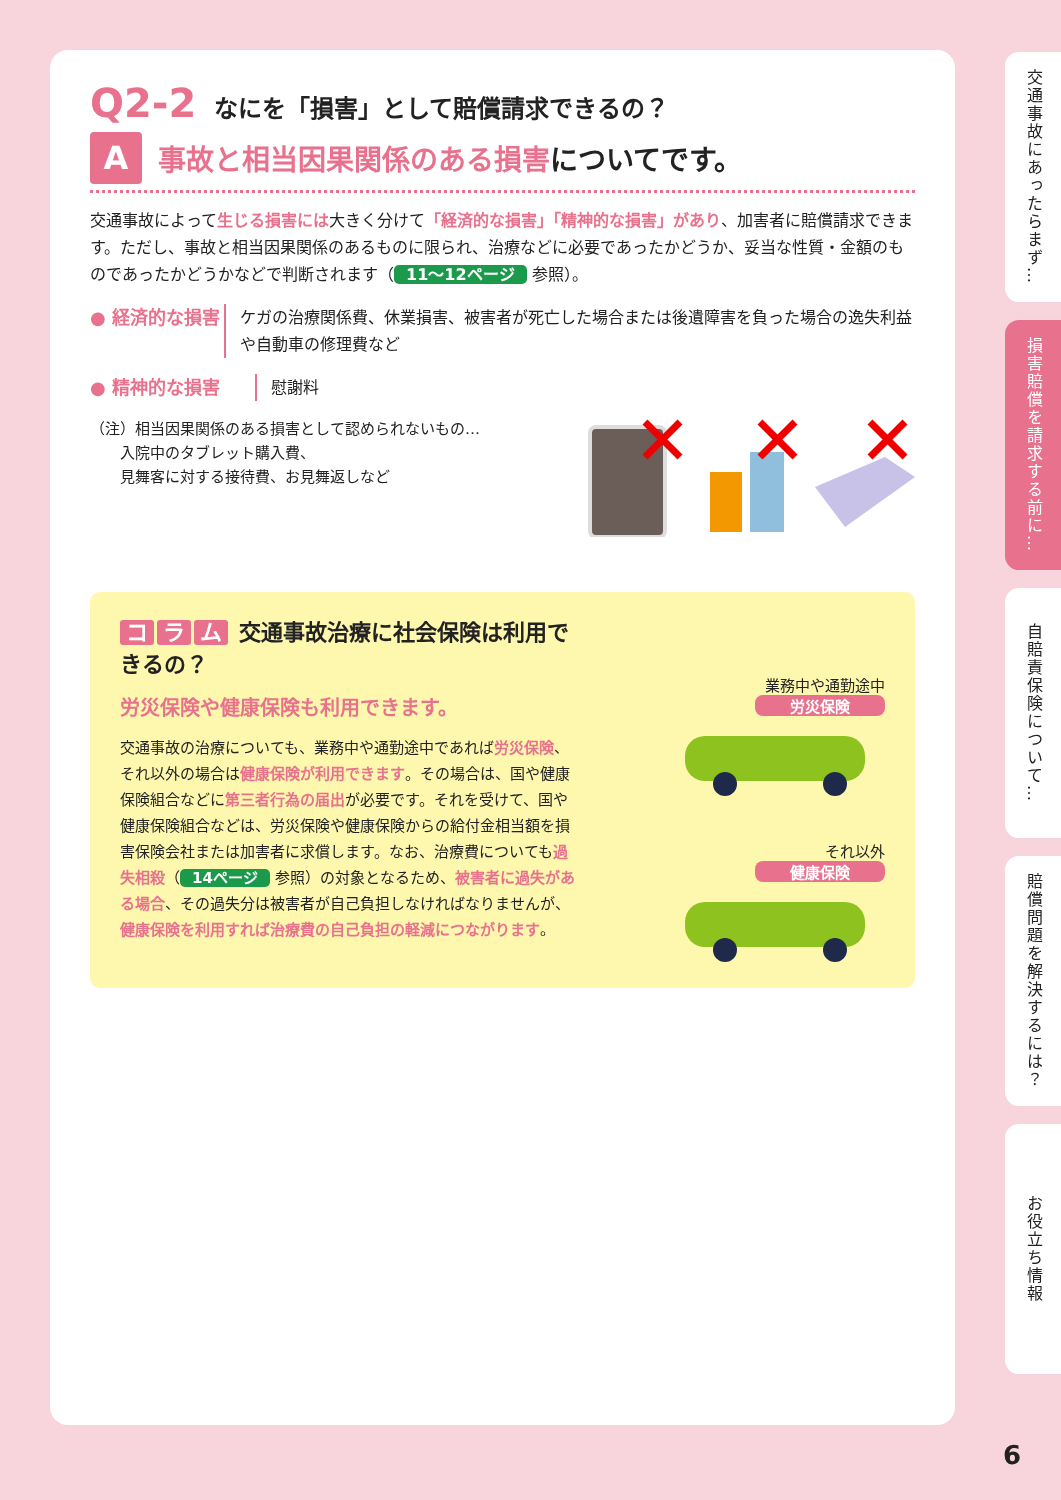Q2-2 なにを「損害」として賠償請求できるの？
A
事故と相当因果関係のある損害についてです。
交通事故によって生じる損害には大きく分けて「経済的な損害」「精神的な損害」があり、加害者に賠償請求できます。ただし、事故と相当因果関係のあるものに限られ、治療などに必要であったかどうか、妥当な性質・金額のものであったかどうかなどで判断されます（ 11～12ページ 参照）。
● 経済的な損害 ケガの治療関係費、休業損害、被害者が死亡した場合または後遺障害を負った場合の逸失利益や自動車の修理費など
● 精神的な損害 慰謝料
（注）相当因果関係のある損害として認められないもの…
　　入院中のタブレット購入費、
　　見舞客に対する接待費、お見舞返しなど
コ ラ ム 交通事故治療に社会保険は利用できるの？
労災保険や健康保険も利用できます。
交通事故の治療についても、業務中や通勤途中であれば労災保険、それ以外の場合は健康保険が利用できます。その場合は、国や健康保険組合などに第三者行為の届出が必要です。それを受けて、国や健康保険組合などは、労災保険や健康保険からの給付金相当額を損害保険会社または加害者に求償します。なお、治療費についても過失相殺（ 14ページ 参照）の対象となるため、被害者に過失がある場合、その過失分は被害者が自己負担しなければなりませんが、健康保険を利用すれば治療費の自己負担の軽減につながります。
業務中や通勤途中
労災保険
それ以外
健康保険
交通事故にあったらまず…
損害賠償を請求する前に…
自賠責保険について…
賠償問題を解決するには？
お役立ち情報
6